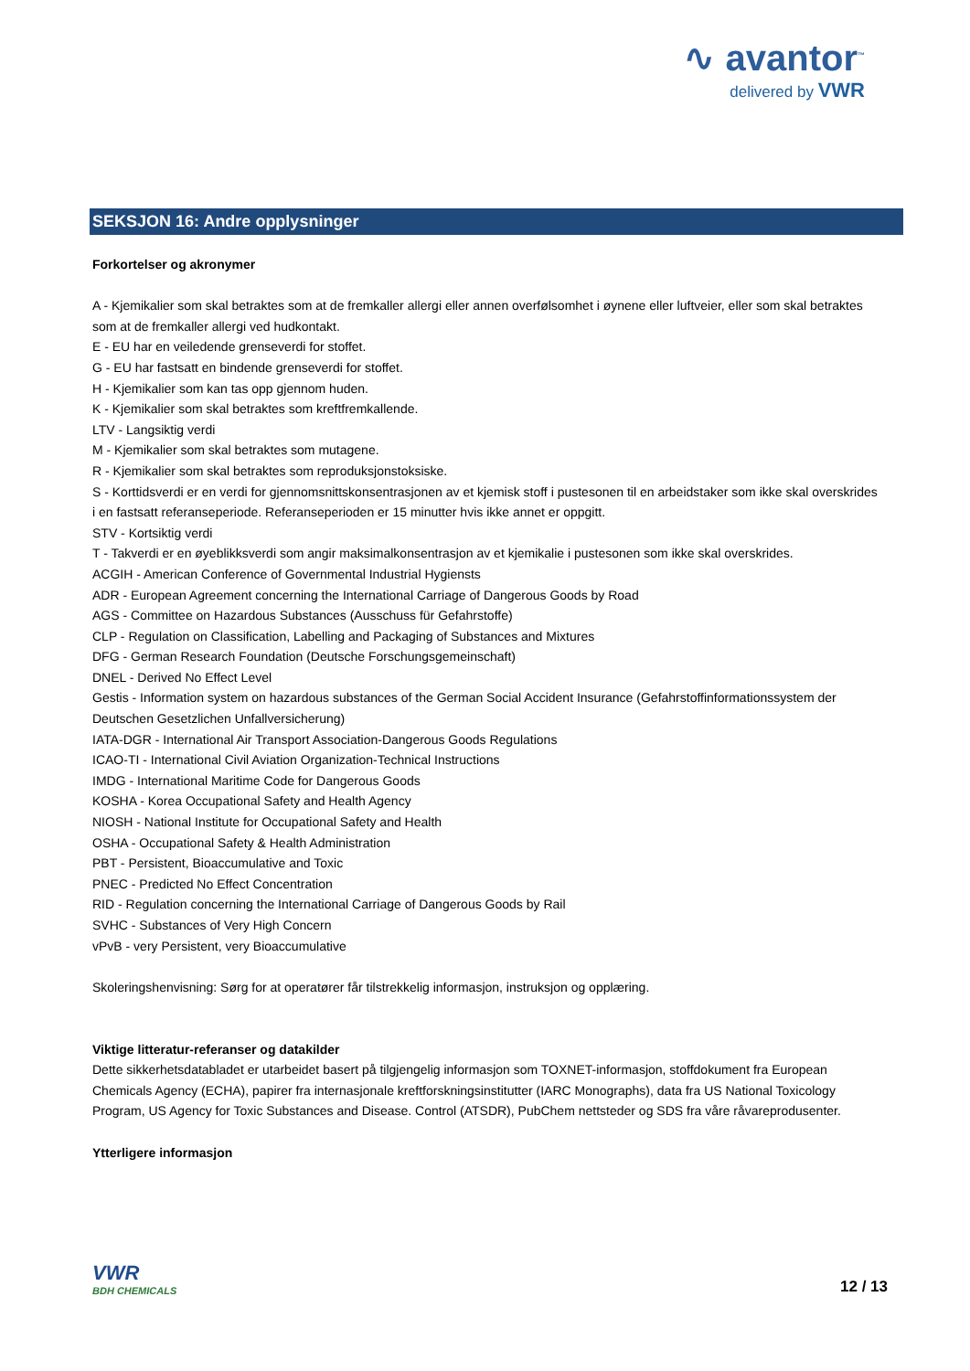∿ avantor<sup>™</sup>
delivered by VWR
SEKSJON 16: Andre opplysninger
Forkortelser og akronymer
A - Kjemikalier som skal betraktes som at de fremkaller allergi eller annen overfølsomhet i øynene eller luftveier, eller som skal betraktes som at de fremkaller allergi ved hudkontakt.
E - EU har en veiledende grenseverdi for stoffet.
G - EU har fastsatt en bindende grenseverdi for stoffet.
H - Kjemikalier som kan tas opp gjennom huden.
K - Kjemikalier som skal betraktes som kreftfremkallende.
LTV - Langsiktig verdi
M - Kjemikalier som skal betraktes som mutagene.
R - Kjemikalier som skal betraktes som reproduksjonstoksiske.
S - Korttidsverdi er en verdi for gjennomsnittskonsentrasjonen av et kjemisk stoff i pustesonen til en arbeidstaker som ikke skal overskrides i en fastsatt referanseperiode. Referanseperioden er 15 minutter hvis ikke annet er oppgitt.
STV - Kortsiktig verdi
T - Takverdi er en øyeblikksverdi som angir maksimalkonsentrasjon av et kjemikalie i pustesonen som ikke skal overskrides.
ACGIH - American Conference of Governmental Industrial Hygiensts
ADR - European Agreement concerning the International Carriage of Dangerous Goods by Road
AGS - Committee on Hazardous Substances (Ausschuss für Gefahrstoffe)
CLP - Regulation on Classification, Labelling and Packaging of Substances and Mixtures
DFG - German Research Foundation (Deutsche Forschungsgemeinschaft)
DNEL - Derived No Effect Level
Gestis - Information system on hazardous substances of the German Social Accident Insurance (Gefahrstoffinformationssystem der Deutschen Gesetzlichen Unfallversicherung)
IATA-DGR - International Air Transport Association-Dangerous Goods Regulations
ICAO-TI - International Civil Aviation Organization-Technical Instructions
IMDG - International Maritime Code for Dangerous Goods
KOSHA - Korea Occupational Safety and Health Agency
NIOSH - National Institute for Occupational Safety and Health
OSHA - Occupational Safety & Health Administration
PBT - Persistent, Bioaccumulative and Toxic
PNEC - Predicted No Effect Concentration
RID - Regulation concerning the International Carriage of Dangerous Goods by Rail
SVHC - Substances of Very High Concern
vPvB - very Persistent, very Bioaccumulative
Skoleringshenvisning: Sørg for at operatører får tilstrekkelig informasjon, instruksjon og opplæring.
Viktige litteratur-referanser og datakilder
Dette sikkerhetsdatabladet er utarbeidet basert på tilgjengelig informasjon som TOXNET-informasjon, stoffdokument fra European Chemicals Agency (ECHA), papirer fra internasjonale kreftforskningsinstitutter (IARC Monographs), data fra US National Toxicology Program, US Agency for Toxic Substances and Disease. Control (ATSDR), PubChem nettsteder og SDS fra våre råvareprodusenter.
Ytterligere informasjon
VWR
BDH CHEMICALS
12 / 13